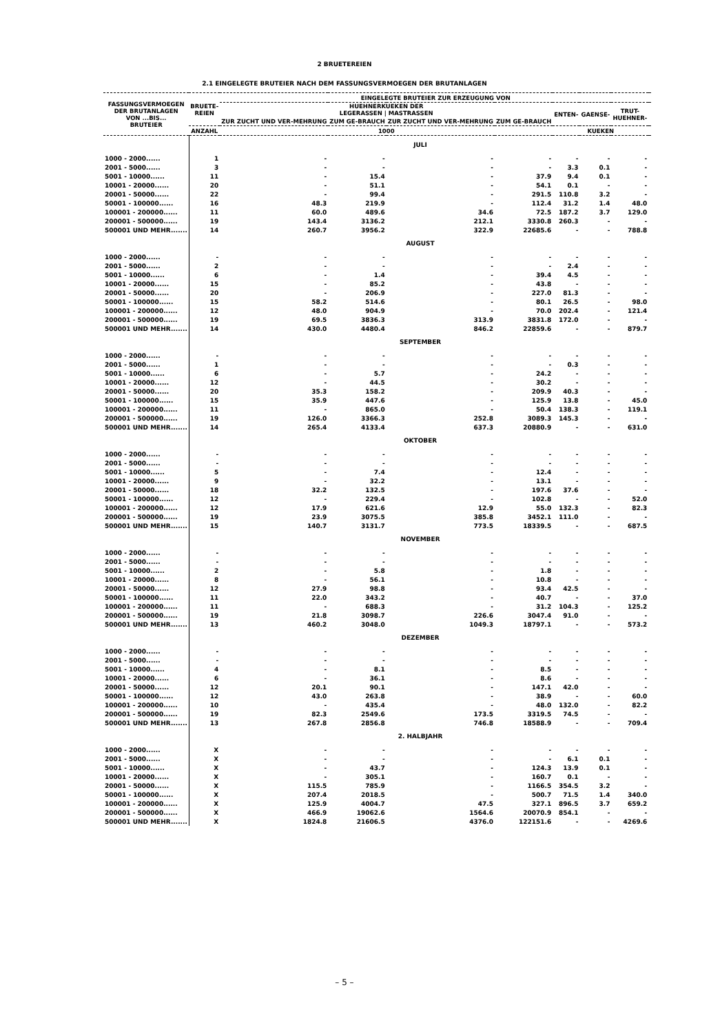2 BRUETEREIEN
2.1 EINGELEGTE BRUTEIER NACH DEM FASSUNGSVERMOEGEN DER BRUTANLAGEN
| FASSUNGSVERMOEGEN DER BRUTANLAGEN VON ...BIS... BRUTEIER | BRUETE- REIEN | EINGELEGTE BRUTEIER ZUR ERZEUGUNG VON | | | | | | | |
| --- | --- | --- | --- | --- | --- | --- | --- | --- | --- |
| | | HUEHNERKUEKEN DER LEGERASSEN / MASTRASSEN | | | | ENTEN- | GAENSE- | TRUT- HUEHNER- | |
| | | ZUR ZUCHT UND VER-MEHRUNG | ZUM GE-BRAUCH | ZUR ZUCHT UND VER-MEHRUNG | ZUM GE-BRAUCH | | | | |
| | ANZAHL | 1000 | | | | KUEKEN | | | |
| | JULI | | | | | | | | |
| 1000 - 2000...... | 1 | - | - | - | - | - | - | - | |
| 2001 - 5000...... | 3 | - | - | - | - | 3.3 | 0.1 | - | |
| 5001 - 10000...... | 11 | - | 15.4 | - | 37.9 | 9.4 | 0.1 | - | |
| 10001 - 20000...... | 20 | - | 51.1 | - | 54.1 | 0.1 | - | - | |
| 20001 - 50000...... | 22 | - | 99.4 | - | 291.5 | 110.8 | 3.2 | - | |
| 50001 - 100000...... | 16 | 48.3 | 219.9 | - | 112.4 | 31.2 | 1.4 | 48.0 | |
| 100001 - 200000...... | 11 | 60.0 | 489.6 | 34.6 | 72.5 | 187.2 | 3.7 | 129.0 | |
| 200001 - 500000...... | 19 | 143.4 | 3136.2 | 212.1 | 3330.8 | 260.3 | - | - | |
| 500001 UND MEHR....... | 14 | 260.7 | 3956.2 | 322.9 | 22685.6 | - | - | 788.8 | |
| | AUGUST | | | | | | | | |
| 1000 - 2000...... | - | - | - | - | - | - | - | - | |
| 2001 - 5000...... | 2 | - | - | - | - | 2.4 | - | - | |
| 5001 - 10000...... | 6 | - | 1.4 | - | 39.4 | 4.5 | - | - | |
| 10001 - 20000...... | 15 | - | 85.2 | - | 43.8 | - | - | - | |
| 20001 - 50000...... | 20 | - | 206.9 | - | 227.0 | 81.3 | - | - | |
| 50001 - 100000...... | 15 | 58.2 | 514.6 | - | 80.1 | 26.5 | - | 98.0 | |
| 100001 - 200000...... | 12 | 48.0 | 904.9 | - | 70.0 | 202.4 | - | 121.4 | |
| 200001 - 500000...... | 19 | 69.5 | 3836.3 | 313.9 | 3831.8 | 172.0 | - | - | |
| 500001 UND MEHR....... | 14 | 430.0 | 4480.4 | 846.2 | 22859.6 | - | - | 879.7 | |
| | SEPTEMBER | | | | | | | | |
| 1000 - 2000...... | - | - | - | - | - | - | - | - | |
| 2001 - 5000...... | 1 | - | - | - | - | 0.3 | - | - | |
| 5001 - 10000...... | 6 | - | 5.7 | - | 24.2 | - | - | - | |
| 10001 - 20000...... | 12 | - | 44.5 | - | 30.2 | - | - | - | |
| 20001 - 50000...... | 20 | 35.3 | 158.2 | - | 209.9 | 40.3 | - | - | |
| 50001 - 100000...... | 15 | 35.9 | 447.6 | - | 125.9 | 13.8 | - | 45.0 | |
| 100001 - 200000...... | 11 | - | 865.0 | - | 50.4 | 138.3 | - | 119.1 | |
| 200001 - 500000...... | 19 | 126.0 | 3366.3 | 252.8 | 3089.3 | 145.3 | - | - | |
| 500001 UND MEHR....... | 14 | 265.4 | 4133.4 | 637.3 | 20880.9 | - | - | 631.0 | |
| | OKTOBER | | | | | | | | |
| 1000 - 2000...... | - | - | - | - | - | - | - | - | |
| 2001 - 5000...... | - | - | - | - | - | - | - | - | |
| 5001 - 10000...... | 5 | - | 7.4 | - | 12.4 | - | - | - | |
| 10001 - 20000...... | 9 | - | 32.2 | - | 13.1 | - | - | - | |
| 20001 - 50000...... | 18 | 32.2 | 132.5 | - | 197.6 | 37.6 | - | - | |
| 50001 - 100000...... | 12 | - | 229.4 | - | 102.8 | - | - | 52.0 | |
| 100001 - 200000...... | 12 | 17.9 | 621.6 | 12.9 | 55.0 | 132.3 | - | 82.3 | |
| 200001 - 500000...... | 19 | 23.9 | 3075.5 | 385.8 | 3452.1 | 111.0 | - | - | |
| 500001 UND MEHR....... | 15 | 140.7 | 3131.7 | 773.5 | 18339.5 | - | - | 687.5 | |
| | NOVEMBER | | | | | | | | |
| 1000 - 2000...... | - | - | - | - | - | - | - | - | |
| 2001 - 5000...... | - | - | - | - | - | - | - | - | |
| 5001 - 10000...... | 2 | - | 5.8 | - | 1.8 | - | - | - | |
| 10001 - 20000...... | 8 | - | 56.1 | - | 10.8 | - | - | - | |
| 20001 - 50000...... | 12 | 27.9 | 98.8 | - | 93.4 | 42.5 | - | - | |
| 50001 - 100000...... | 11 | 22.0 | 343.2 | - | 40.7 | - | - | 37.0 | |
| 100001 - 200000...... | 11 | - | 688.3 | - | 31.2 | 104.3 | - | 125.2 | |
| 200001 - 500000...... | 19 | 21.8 | 3098.7 | 226.6 | 3047.4 | 91.0 | - | - | |
| 500001 UND MEHR....... | 13 | 460.2 | 3048.0 | 1049.3 | 18797.1 | - | - | 573.2 | |
| | DEZEMBER | | | | | | | | |
| 1000 - 2000...... | - | - | - | - | - | - | - | - | |
| 2001 - 5000...... | - | - | - | - | - | - | - | - | |
| 5001 - 10000...... | 4 | - | 8.1 | - | 8.5 | - | - | - | |
| 10001 - 20000...... | 6 | - | 36.1 | - | 8.6 | - | - | - | |
| 20001 - 50000...... | 12 | 20.1 | 90.1 | - | 147.1 | 42.0 | - | - | |
| 50001 - 100000...... | 12 | 43.0 | 263.8 | - | 38.9 | - | - | 60.0 | |
| 100001 - 200000...... | 10 | - | 435.4 | - | 48.0 | 132.0 | - | 82.2 | |
| 200001 - 500000...... | 19 | 82.3 | 2549.6 | 173.5 | 3319.5 | 74.5 | - | - | |
| 500001 UND MEHR....... | 13 | 267.8 | 2856.8 | 746.8 | 18588.9 | - | - | 709.4 | |
| | 2. HALBJAHR | | | | | | | | |
| 1000 - 2000...... | X | - | - | - | - | - | - | - | |
| 2001 - 5000...... | X | - | - | - | - | 6.1 | 0.1 | - | |
| 5001 - 10000...... | X | - | 43.7 | - | 124.3 | 13.9 | 0.1 | - | |
| 10001 - 20000...... | X | - | 305.1 | - | 160.7 | 0.1 | - | - | |
| 20001 - 50000...... | X | 115.5 | 785.9 | - | 1166.5 | 354.5 | 3.2 | - | |
| 50001 - 100000...... | X | 207.4 | 2018.5 | - | 500.7 | 71.5 | 1.4 | 340.0 | |
| 100001 - 200000...... | X | 125.9 | 4004.7 | 47.5 | 327.1 | 896.5 | 3.7 | 659.2 | |
| 200001 - 500000...... | X | 466.9 | 19062.6 | 1564.6 | 20070.9 | 854.1 | - | - | |
| 500001 UND MEHR....... | X | 1824.8 | 21606.5 | 4376.0 | 122151.6 | - | - | 4269.6 | |
– 5 –